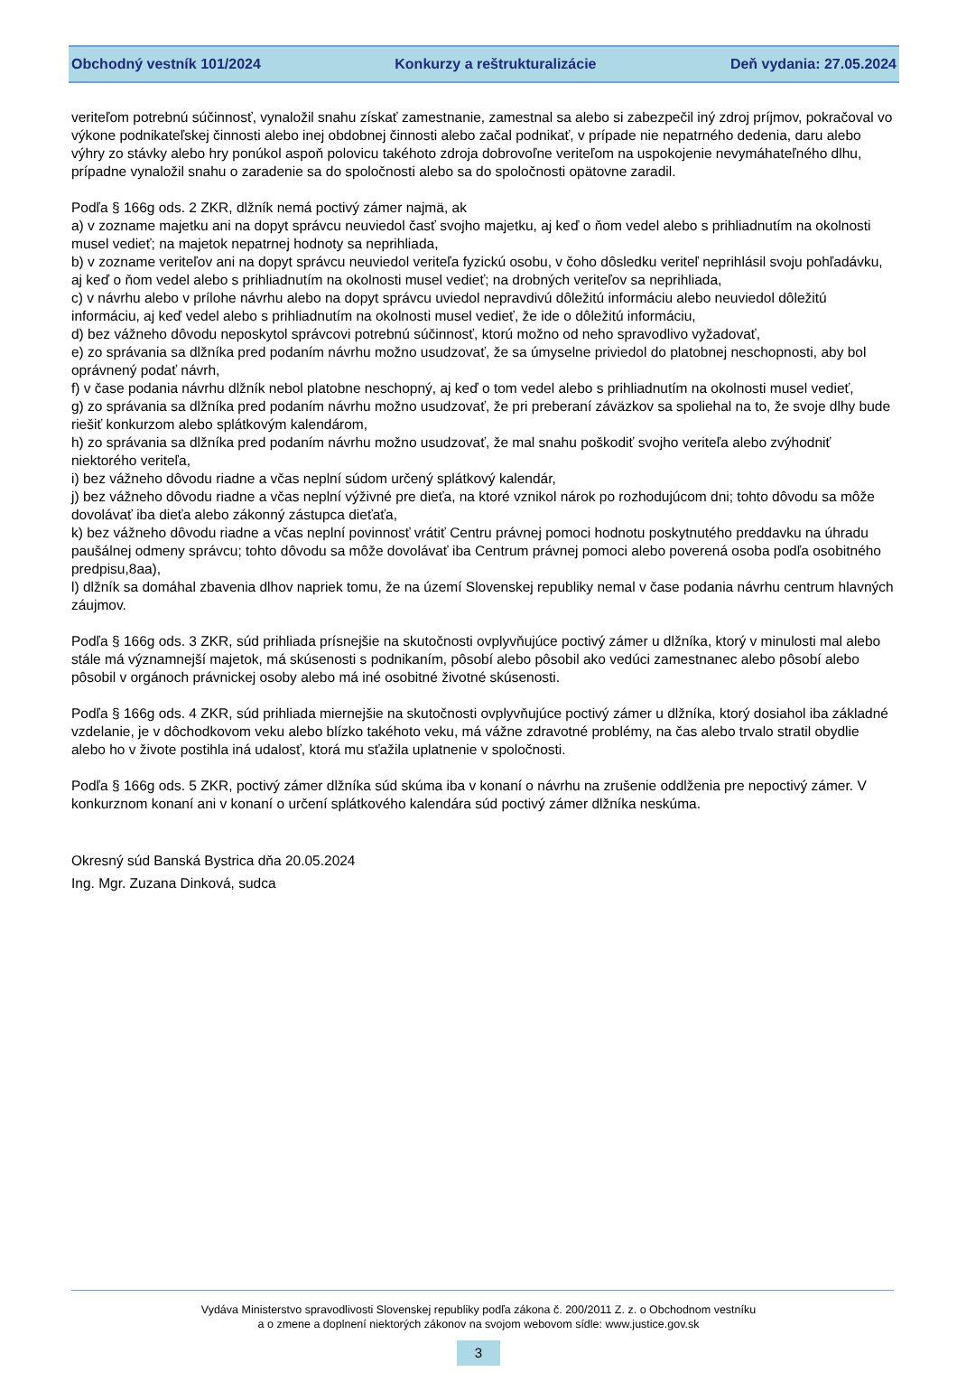Obchodný vestník 101/2024 Konkurzy a reštrukturalizácie Deň vydania: 27.05.2024
veriteľom potrebnú súčinnosť, vynaložil snahu získať zamestnanie, zamestnal sa alebo si zabezpečil iný zdroj príjmov, pokračoval vo výkone podnikateľskej činnosti alebo inej obdobnej činnosti alebo začal podnikať, v prípade nie nepatrného dedenia, daru alebo výhry zo stávky alebo hry ponúkol aspoň polovicu takéhoto zdroja dobrovoľne veriteľom na uspokojenie nevymáhateľného dlhu, prípadne vynaložil snahu o zaradenie sa do spoločnosti alebo sa do spoločnosti opätovne zaradil.
Podľa § 166g ods. 2 ZKR, dlžník nemá poctivý zámer najmä, ak
a) v zozname majetku ani na dopyt správcu neuviedol časť svojho majetku, aj keď o ňom vedel alebo s prihliadnutím na okolnosti musel vedieť; na majetok nepatrnej hodnoty sa neprihliada,
b) v zozname veriteľov ani na dopyt správcu neuviedol veriteľa fyzickú osobu, v čoho dôsledku veriteľ neprihlásil svoju pohľadávku, aj keď o ňom vedel alebo s prihliadnutím na okolnosti musel vedieť; na drobných veriteľov sa neprihliada,
c) v návrhu alebo v prílohe návrhu alebo na dopyt správcu uviedol nepravdivú dôležitú informáciu alebo neuviedol dôležitú informáciu, aj keď vedel alebo s prihliadnutím na okolnosti musel vedieť, že ide o dôležitú informáciu,
d) bez vážneho dôvodu neposkytol správcovi potrebnú súčinnosť, ktorú možno od neho spravodlivo vyžadovať,
e) zo správania sa dlžníka pred podaním návrhu možno usudzovať, že sa úmyselne priviedol do platobnej neschopnosti, aby bol oprávnený podať návrh,
f) v čase podania návrhu dlžník nebol platobne neschopný, aj keď o tom vedel alebo s prihliadnutím na okolnosti musel vedieť,
g) zo správania sa dlžníka pred podaním návrhu možno usudzovať, že pri preberaní záväzkov sa spoliehal na to, že svoje dlhy bude riešiť konkurzom alebo splátkovým kalendárom,
h) zo správania sa dlžníka pred podaním návrhu možno usudzovať, že mal snahu poškodiť svojho veriteľa alebo zvýhodniť niektorého veriteľa,
i) bez vážneho dôvodu riadne a včas neplní súdom určený splátkový kalendár,
j) bez vážneho dôvodu riadne a včas neplní výživné pre dieťa, na ktoré vznikol nárok po rozhodujúcom dni; tohto dôvodu sa môže dovolávať iba dieťa alebo zákonný zástupca dieťaťa,
k) bez vážneho dôvodu riadne a včas neplní povinnosť vrátiť Centru právnej pomoci hodnotu poskytnutého preddavku na úhradu paušálnej odmeny správcu; tohto dôvodu sa môže dovolávať iba Centrum právnej pomoci alebo poverená osoba podľa osobitného predpisu,8aa),
l) dlžník sa domáhal zbavenia dlhov napriek tomu, že na území Slovenskej republiky nemal v čase podania návrhu centrum hlavných záujmov.
Podľa § 166g ods. 3 ZKR, súd prihliada prísnejšie na skutočnosti ovplyvňujúce poctivý zámer u dlžníka, ktorý v minulosti mal alebo stále má významnejší majetok, má skúsenosti s podnikaním, pôsobí alebo pôsobil ako vedúci zamestnanec alebo pôsobí alebo pôsobil v orgánoch právnickej osoby alebo má iné osobitné životné skúsenosti.
Podľa § 166g ods. 4 ZKR, súd prihliada miernejšie na skutočnosti ovplyvňujúce poctivý zámer u dlžníka, ktorý dosiahol iba základné vzdelanie, je v dôchodkovom veku alebo blízko takéhoto veku, má vážne zdravotné problémy, na čas alebo trvalo stratil obydlie alebo ho v živote postihla iná udalosť, ktorá mu sťažila uplatnenie v spoločnosti.
Podľa § 166g ods. 5 ZKR, poctivý zámer dlžníka súd skúma iba v konaní o návrhu na zrušenie oddlženia pre nepoctivý zámer. V konkurznom konaní ani v konaní o určení splátkového kalendára súd poctivý zámer dlžníka neskúma.
Okresný súd Banská Bystrica dňa 20.05.2024
Ing. Mgr. Zuzana Dinková, sudca
Vydáva Ministerstvo spravodlivosti Slovenskej republiky podľa zákona č. 200/2011 Z. z. o Obchodnom vestníku
a o zmene a doplnení niektorých zákonov na svojom webovom sídle: www.justice.gov.sk
3